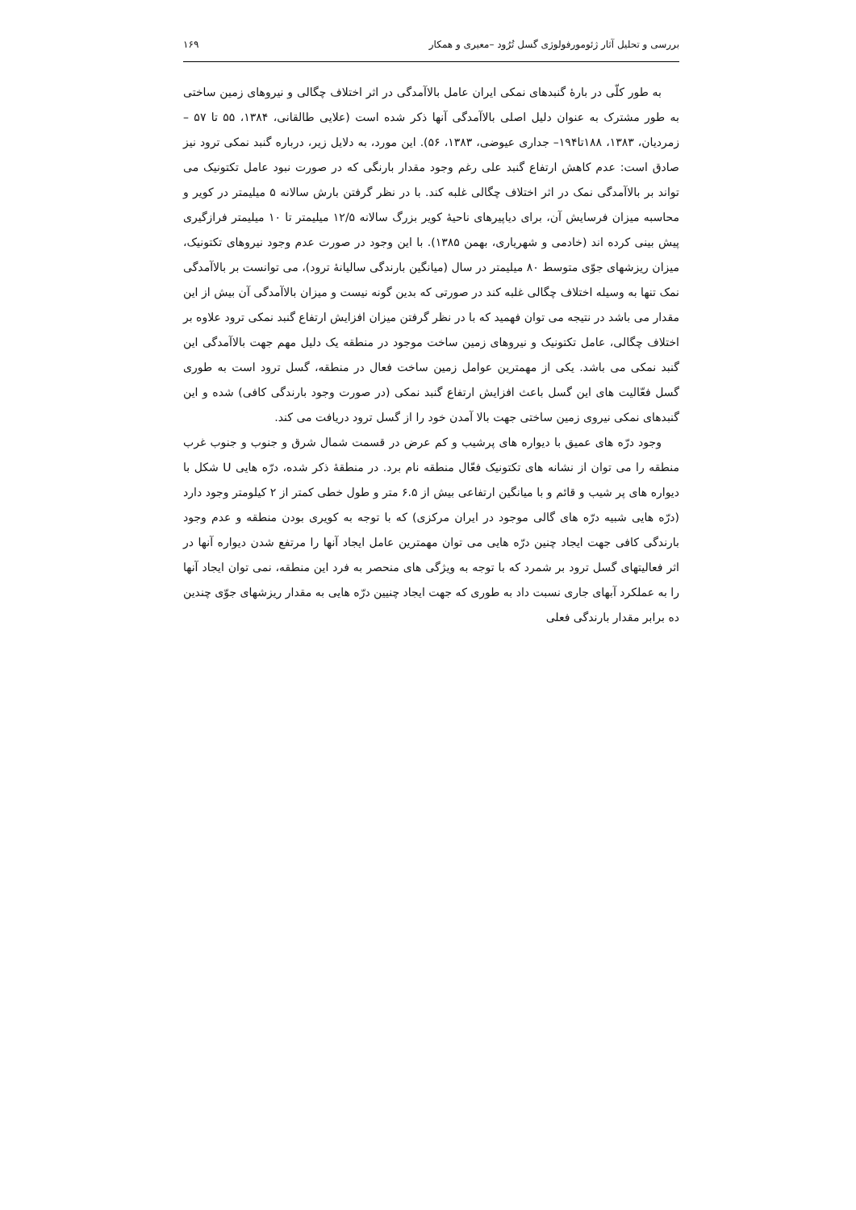بررسی و تحلیل آثار ژئومورفولوژی گسل تُرُود –معیری و همکار ۱۶۹
به طور کلّی در بارهٔ گنبدهای نمکی ایران عامل بالاآمدگی در اثر اختلاف چگالی و نیروهای زمین ساختی به طور مشترک به عنوان دلیل اصلی بالاآمدگی آنها ذکر شده است (علایی طالقانی، ۱۳۸۴، ۵۵ تا ۵۷ – زمردیان، ۱۳۸۳، ۱۸۸تا۱۹۴– جداری عیوضی، ۱۳۸۳، ۵۶). این مورد، به دلایل زیر، درباره گنبد نمکی ترود نیز صادق است: عدم کاهش ارتفاع گنبد علی رغم وجود مقدار بارنگی که در صورت نبود عامل تکتونیک می تواند بر بالاآمدگی نمک در اثر اختلاف چگالی غلبه کند. با در نظر گرفتن بارش سالانه ۵ میلیمتر در کویر و محاسبه میزان فرسایش آن، برای دیاپیرهای ناحیهٔ کویر بزرگ سالانه ۱۲/۵ میلیمتر تا ۱۰ میلیمتر فرازگیری پیش بینی کرده اند (خادمی و شهریاری، بهمن ۱۳۸۵). با این وجود در صورت عدم وجود نیروهای تکتونیک، میزان ریزشهای جوّی متوسط ۸۰ میلیمتر در سال (میانگین بارندگی سالیانهٔ ترود)، می توانست بر بالاآمدگی نمک تنها به وسیله اختلاف چگالی غلبه کند در صورتی که بدین گونه نیست و میزان بالاآمدگی آن بیش از این مقدار می باشد در نتیجه می توان فهمید که با در نظر گرفتن میزان افزایش ارتفاع گنبد نمکی ترود علاوه بر اختلاف چگالی، عامل تکتونیک و نیروهای زمین ساخت موجود در منطقه یک دلیل مهم جهت بالاآمدگی این گنبد نمکی می باشد. یکی از مهمترین عوامل زمین ساخت فعال در منطقه، گسل ترود است به طوری گسل فعّالیت های این گسل باعث افزایش ارتفاع گنبد نمکی (در صورت وجود بارندگی کافی) شده و این گنبدهای نمکی نیروی زمین ساختی جهت بالا آمدن خود را از گسل ترود دریافت می کند.
وجود درّه های عمیق با دیواره های پرشیب و کم عرض در قسمت شمال شرق و جنوب و جنوب غرب منطقه را می توان از نشانه های تکتونیک فعّال منطقه نام برد. در منطقهٔ ذکر شده، درّه هایی U شکل با دیواره های پر شیب و قائم و با میانگین ارتفاعی بیش از ۶.۵ متر و طول خطی کمتر از ۲ کیلومتر وجود دارد (درّه هایی شبیه درّه های گالی موجود در ایران مرکزی) که با توجه به کویری بودن منطقه و عدم وجود بارندگی کافی جهت ایجاد چنین درّه هایی می توان مهمترین عامل ایجاد آنها را مرتفع شدن دیواره آنها در اثر فعالیتهای گسل ترود بر شمرد که با توجه به ویژگی های منحصر به فرد این منطقه، نمی توان ایجاد آنها را به عملکرد آبهای جاری نسبت داد به طوری که جهت ایجاد چنیین درّه هایی به مقدار ریزشهای جوّی چندین ده برابر مقدار بارندگی فعلی